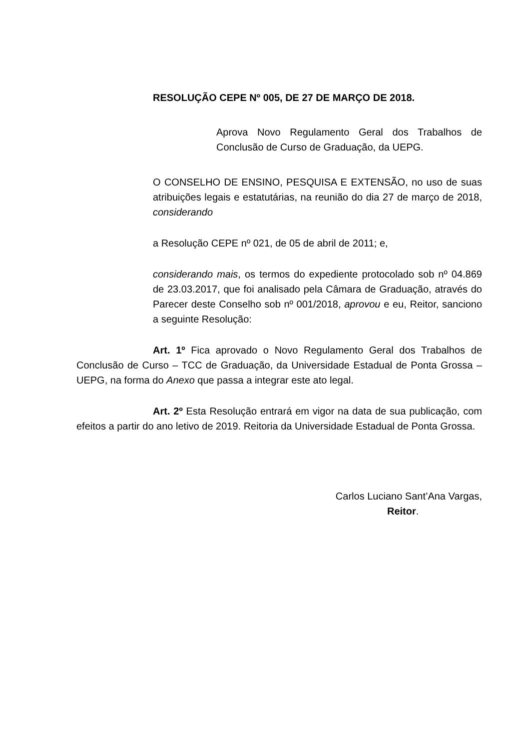RESOLUÇÃO CEPE Nº 005, DE 27 DE MARÇO DE 2018.
Aprova Novo Regulamento Geral dos Trabalhos de Conclusão de Curso de Graduação, da UEPG.
O CONSELHO DE ENSINO, PESQUISA E EXTENSÃO, no uso de suas atribuições legais e estatutárias, na reunião do dia 27 de março de 2018, considerando
a Resolução CEPE nº 021, de 05 de abril de 2011; e,
considerando mais, os termos do expediente protocolado sob nº 04.869 de 23.03.2017, que foi analisado pela Câmara de Graduação, através do Parecer deste Conselho sob nº 001/2018, aprovou e eu, Reitor, sanciono a seguinte Resolução:
Art. 1º Fica aprovado o Novo Regulamento Geral dos Trabalhos de Conclusão de Curso – TCC de Graduação, da Universidade Estadual de Ponta Grossa – UEPG, na forma do Anexo que passa a integrar este ato legal.
Art. 2º Esta Resolução entrará em vigor na data de sua publicação, com efeitos a partir do ano letivo de 2019. Reitoria da Universidade Estadual de Ponta Grossa.
Carlos Luciano Sant’Ana Vargas,
Reitor.